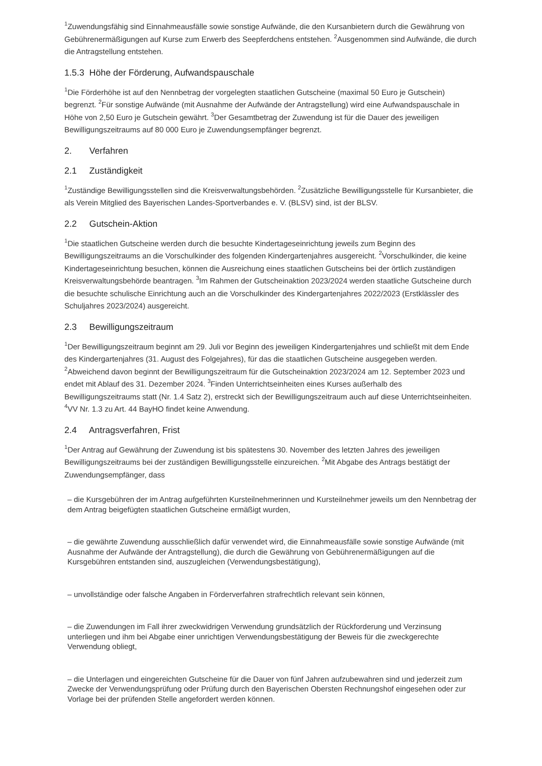<sup>1</sup> Zuwendungsfähig sind Einnahmeausfälle sowie sonstige Aufwände, die den Kursanbietern durch die Gewährung von Gebührenermäßigungen auf Kurse zum Erwerb des Seepferdchens entstehen. <sup>2</sup>Ausgenommen sind Aufwände, die durch die Antragstellung entstehen.
1.5.3 Höhe der Förderung, Aufwandspauschale
<sup>1</sup> Die Förderhöhe ist auf den Nennbetrag der vorgelegten staatlichen Gutscheine (maximal 50 Euro je Gutschein) begrenzt. <sup>2</sup>Für sonstige Aufwände (mit Ausnahme der Aufwände der Antragstellung) wird eine Aufwandspauschale in Höhe von 2,50 Euro je Gutschein gewährt. <sup>3</sup>Der Gesamtbetrag der Zuwendung ist für die Dauer des jeweiligen Bewilligungszeitraums auf 80 000 Euro je Zuwendungsempfänger begrenzt.
2. Verfahren
2.1 Zuständigkeit
<sup>1</sup> Zuständige Bewilligungsstellen sind die Kreisverwaltungsbehörden. <sup>2</sup>Zusätzliche Bewilligungsstelle für Kursanbieter, die als Verein Mitglied des Bayerischen Landes-Sportverbandes e. V. (BLSV) sind, ist der BLSV.
2.2 Gutschein-Aktion
<sup>1</sup> Die staatlichen Gutscheine werden durch die besuchte Kindertageseinrichtung jeweils zum Beginn des Bewilligungszeitraums an die Vorschulkinder des folgenden Kindergartenjahres ausgereicht. <sup>2</sup>Vorschulkinder, die keine Kindertageseinrichtung besuchen, können die Ausreichung eines staatlichen Gutscheins bei der örtlich zuständigen Kreisverwaltungsbehörde beantragen. <sup>3</sup>Im Rahmen der Gutscheinaktion 2023/2024 werden staatliche Gutscheine durch die besuchte schulische Einrichtung auch an die Vorschulkinder des Kindergartenjahres 2022/2023 (Erstklässler des Schuljahres 2023/2024) ausgereicht.
2.3 Bewilligungszeitraum
<sup>1</sup> Der Bewilligungszeitraum beginnt am 29. Juli vor Beginn des jeweiligen Kindergartenjahres und schließt mit dem Ende des Kindergartenjahres (31. August des Folgejahres), für das die staatlichen Gutscheine ausgegeben werden. <sup>2</sup>Abweichend davon beginnt der Bewilligungszeitraum für die Gutscheinaktion 2023/2024 am 12. September 2023 und endet mit Ablauf des 31. Dezember 2024. <sup>3</sup>Finden Unterrichtseinheiten eines Kurses außerhalb des Bewilligungszeitraums statt (Nr. 1.4 Satz 2), erstreckt sich der Bewilligungszeitraum auch auf diese Unterrichtseinheiten. <sup>4</sup>VV Nr. 1.3 zu Art. 44 BayHO findet keine Anwendung.
2.4 Antragsverfahren, Frist
<sup>1</sup> Der Antrag auf Gewährung der Zuwendung ist bis spätestens 30. November des letzten Jahres des jeweiligen Bewilligungszeitraums bei der zuständigen Bewilligungsstelle einzureichen. <sup>2</sup>Mit Abgabe des Antrags bestätigt der Zuwendungsempfänger, dass
– die Kursgebühren der im Antrag aufgeführten Kursteilnehmerinnen und Kursteilnehmer jeweils um den Nennbetrag der dem Antrag beigefügten staatlichen Gutscheine ermäßigt wurden,
– die gewährte Zuwendung ausschließlich dafür verwendet wird, die Einnahmeausfälle sowie sonstige Aufwände (mit Ausnahme der Aufwände der Antragstellung), die durch die Gewährung von Gebührenermäßigungen auf die Kursgebühren entstanden sind, auszugleichen (Verwendungsbestätigung),
– unvollständige oder falsche Angaben in Förderverfahren strafrechtlich relevant sein können,
– die Zuwendungen im Fall ihrer zweckwidrigen Verwendung grundsätzlich der Rückforderung und Verzinsung unterliegen und ihm bei Abgabe einer unrichtigen Verwendungsbestätigung der Beweis für die zweckgerechte Verwendung obliegt,
– die Unterlagen und eingereichten Gutscheine für die Dauer von fünf Jahren aufzubewahren sind und jederzeit zum Zwecke der Verwendungsprüfung oder Prüfung durch den Bayerischen Obersten Rechnungshof eingesehen oder zur Vorlage bei der prüfenden Stelle angefordert werden können.